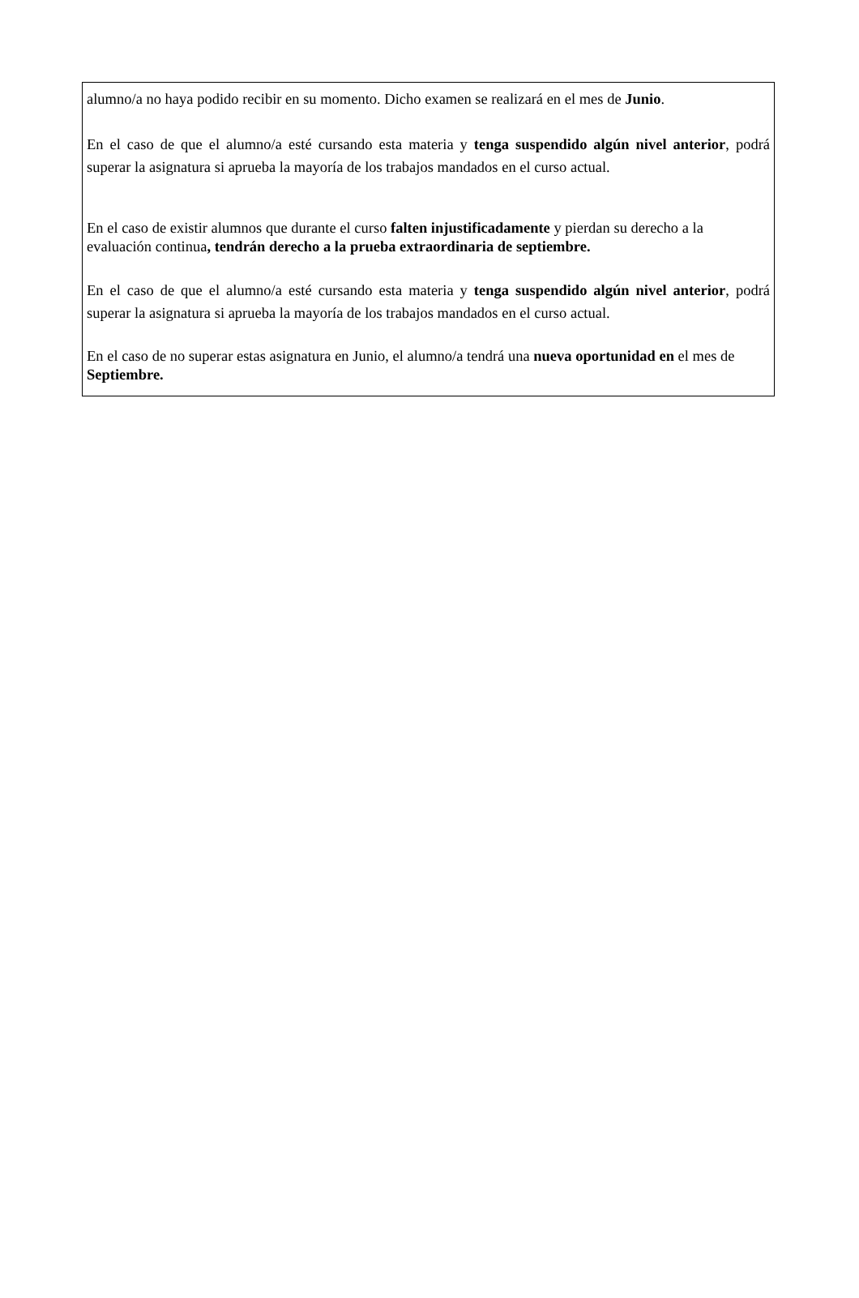alumno/a no haya podido recibir en su momento. Dicho examen se realizará en el mes de Junio.
En el caso de que el alumno/a esté cursando esta materia y tenga suspendido algún nivel anterior, podrá superar la asignatura si aprueba la mayoría de los trabajos mandados en el curso actual.
En el caso de existir alumnos que durante el curso falten injustificadamente y pierdan su derecho a la evaluación continua, tendrán derecho a la prueba extraordinaria de septiembre.
En el caso de que el alumno/a esté cursando esta materia y tenga suspendido algún nivel anterior, podrá superar la asignatura si aprueba la mayoría de los trabajos mandados en el curso actual.
En el caso de no superar estas asignatura en Junio, el alumno/a tendrá una nueva oportunidad en el mes de Septiembre.